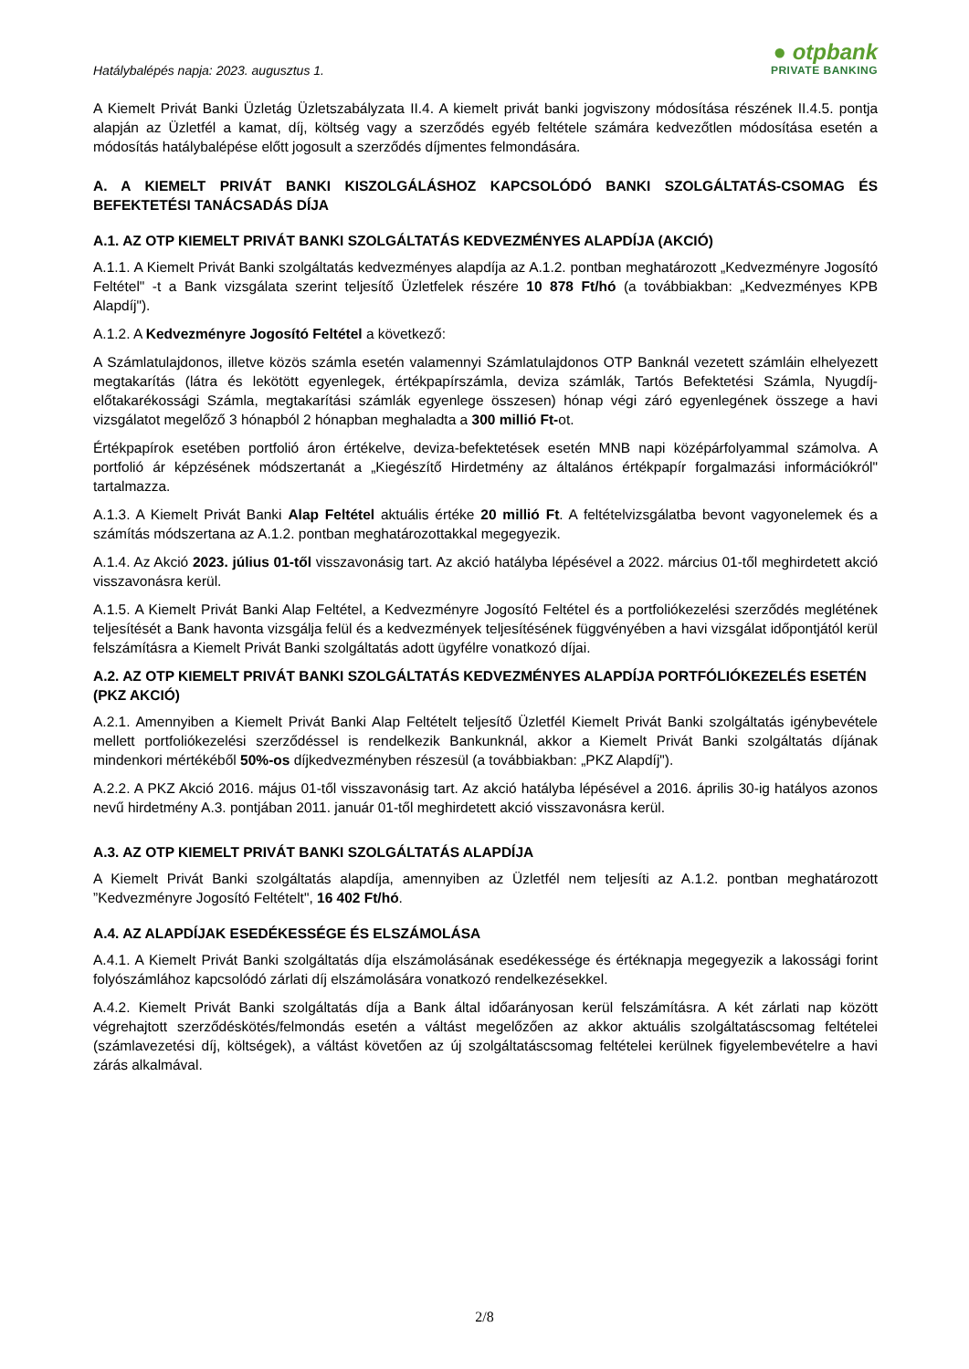Hatálybalépés napja: 2023. augusztus 1.
● otpbank
PRIVATE BANKING
A Kiemelt Privát Banki Üzletág Üzletszabályzata II.4. A kiemelt privát banki jogviszony módosítása részének II.4.5. pontja alapján az Üzletfél a kamat, díj, költség vagy a szerződés egyéb feltétele számára kedvezőtlen módosítása esetén a módosítás hatálybalépése előtt jogosult a szerződés díjmentes felmondására.
A. A KIEMELT PRIVÁT BANKI KISZOLGÁLÁSHOZ KAPCSOLÓDÓ BANKI SZOLGÁLTATÁS-CSOMAG ÉS BEFEKTETÉSI TANÁCSADÁS DÍJA
A.1. AZ OTP KIEMELT PRIVÁT BANKI SZOLGÁLTATÁS KEDVEZMÉNYES ALAPDÍJA (AKCIÓ)
A.1.1. A Kiemelt Privát Banki szolgáltatás kedvezményes alapdíja az A.1.2. pontban meghatározott „Kedvezményre Jogosító Feltétel" -t a Bank vizsgálata szerint teljesítő Üzletfelek részére 10 878 Ft/hó (a továbbiakban: „Kedvezményes KPB Alapdíj").
A.1.2. A Kedvezményre Jogosító Feltétel a következő:
A Számlatulajdonos, illetve közös számla esetén valamennyi Számlatulajdonos OTP Banknál vezetett számláin elhelyezett megtakarítás (látra és lekötött egyenlegek, értékpapírszámla, deviza számlák, Tartós Befektetési Számla, Nyugdíj-előtakarékossági Számla, megtakarítási számlák egyenlege összesen) hónap végi záró egyenlegének összege a havi vizsgálatot megelőző 3 hónapból 2 hónapban meghaladta a 300 millió Ft-ot.
Értékpapírok esetében portfolió áron értékelve, deviza-befektetések esetén MNB napi középárfolyammal számolva. A portfolió ár képzésének módszertanát a „Kiegészítő Hirdetmény az általános értékpapír forgalmazási információkról" tartalmazza.
A.1.3. A Kiemelt Privát Banki Alap Feltétel aktuális értéke 20 millió Ft. A feltételvizsgálatba bevont vagyonelemek és a számítás módszertana az A.1.2. pontban meghatározottakkal megegyezik.
A.1.4. Az Akció 2023. július 01-től visszavonásig tart. Az akció hatályba lépésével a 2022. március 01-től meghirdetett akció visszavonásra kerül.
A.1.5. A Kiemelt Privát Banki Alap Feltétel, a Kedvezményre Jogosító Feltétel és a portfoliókezelési szerződés meglétének teljesítését a Bank havonta vizsgálja felül és a kedvezmények teljesítésének függvényében a havi vizsgálat időpontjától kerül felszámításra a Kiemelt Privát Banki szolgáltatás adott ügyfélre vonatkozó díjai.
A.2. AZ OTP KIEMELT PRIVÁT BANKI SZOLGÁLTATÁS KEDVEZMÉNYES ALAPDÍJA PORTFÓLIÓKEZELÉS ESETÉN (PKZ AKCIÓ)
A.2.1. Amennyiben a Kiemelt Privát Banki Alap Feltételt teljesítő Üzletfél Kiemelt Privát Banki szolgáltatás igénybevétele mellett portfoliókezelési szerződéssel is rendelkezik Bankunknál, akkor a Kiemelt Privát Banki szolgáltatás díjának mindenkori mértékéből 50%-os díjkedvezményben részesül (a továbbiakban: „PKZ Alapdíj").
A.2.2. A PKZ Akció 2016. május 01-től visszavonásig tart. Az akció hatályba lépésével a 2016. április 30-ig hatályos azonos nevű hirdetmény A.3. pontjában 2011. január 01-től meghirdetett akció visszavonásra kerül.
A.3. AZ OTP KIEMELT PRIVÁT BANKI SZOLGÁLTATÁS ALAPDÍJA
A Kiemelt Privát Banki szolgáltatás alapdíja, amennyiben az Üzletfél nem teljesíti az A.1.2. pontban meghatározott ”Kedvezményre Jogosító Feltételt", 16 402 Ft/hó.
A.4. AZ ALAPDÍJAK ESEDÉKESSÉGE ÉS ELSZÁMOLÁSA
A.4.1. A Kiemelt Privát Banki szolgáltatás díja elszámolásának esedékessége és értéknapja megegyezik a lakossági forint folyószámlához kapcsolódó zárlati díj elszámolására vonatkozó rendelkezésekkel.
A.4.2. Kiemelt Privát Banki szolgáltatás díja a Bank által időarányosan kerül felszámításra. A két zárlati nap között végrehajtott szerződéskötés/felmondás esetén a váltást megelőzően az akkor aktuális szolgáltatáscsomag feltételei (számlavezetési díj, költségek), a váltást követően az új szolgáltatáscsomag feltételei kerülnek figyelembevételre a havi zárás alkalmával.
2/8